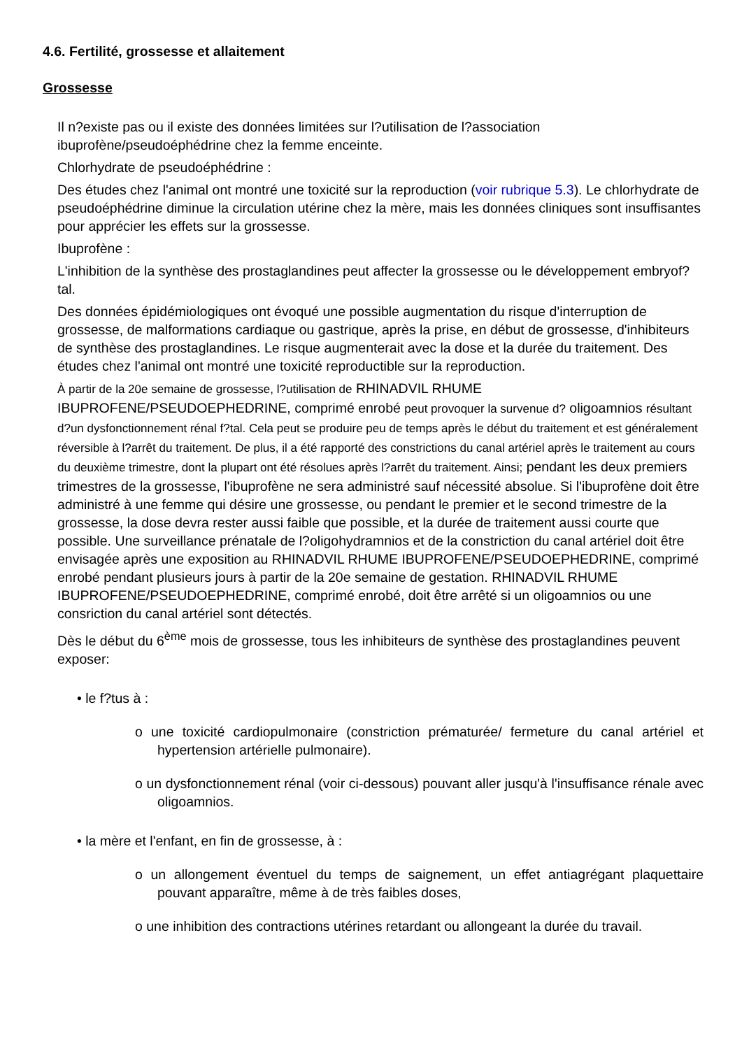4.6. Fertilité, grossesse et allaitement
Grossesse
Il n?existe pas ou il existe des données limitées sur l?utilisation de l?association ibuprofène/pseudoéphédrine chez la femme enceinte.
Chlorhydrate de pseudoéphédrine :
Des études chez l'animal ont montré une toxicité sur la reproduction (voir rubrique 5.3). Le chlorhydrate de pseudoéphédrine diminue la circulation utérine chez la mère, mais les données cliniques sont insuffisantes pour apprécier les effets sur la grossesse.
Ibuprofène :
L'inhibition de la synthèse des prostaglandines peut affecter la grossesse ou le développement embryof?tal.
Des données épidémiologiques ont évoqué une possible augmentation du risque d'interruption de grossesse, de malformations cardiaque ou gastrique, après la prise, en début de grossesse, d'inhibiteurs de synthèse des prostaglandines. Le risque augmenterait avec la dose et la durée du traitement. Des études chez l'animal ont montré une toxicité reproductible sur la reproduction.
À partir de la 20e semaine de grossesse, l?utilisation de RHINADVIL RHUME IBUPROFENE/PSEUDOEPHEDRINE, comprimé enrobé peut provoquer la survenue d? oligoamnios résultant d?un dysfonctionnement rénal f?tal. Cela peut se produire peu de temps après le début du traitement et est généralement réversible à l?arrêt du traitement. De plus, il a été rapporté des constrictions du canal artériel après le traitement au cours du deuxième trimestre, dont la plupart ont été résolues après l?arrêt du traitement. Ainsi; pendant les deux premiers trimestres de la grossesse, l'ibuprofène ne sera administré sauf nécessité absolue. Si l'ibuprofène doit être administré à une femme qui désire une grossesse, ou pendant le premier et le second trimestre de la grossesse, la dose devra rester aussi faible que possible, et la durée de traitement aussi courte que possible. Une surveillance prénatale de l?oligohydramnios et de la constriction du canal artériel doit être envisagée après une exposition au RHINADVIL RHUME IBUPROFENE/PSEUDOEPHEDRINE, comprimé enrobé pendant plusieurs jours à partir de la 20e semaine de gestation. RHINADVIL RHUME IBUPROFENE/PSEUDOEPHEDRINE, comprimé enrobé, doit être arrêté si un oligoamnios ou une consriction du canal artériel sont détectés.
Dès le début du 6<sup>ème</sup> mois de grossesse, tous les inhibiteurs de synthèse des prostaglandines peuvent exposer:
• le f?tus à :
o une toxicité cardiopulmonaire (constriction prématurée/ fermeture du canal artériel et hypertension artérielle pulmonaire).
o un dysfonctionnement rénal (voir ci-dessous) pouvant aller jusqu'à l'insuffisance rénale avec oligoamnios.
• la mère et l'enfant, en fin de grossesse, à :
o un allongement éventuel du temps de saignement, un effet antiagrégant plaquettaire pouvant apparaître, même à de très faibles doses,
o une inhibition des contractions utérines retardant ou allongeant la durée du travail.